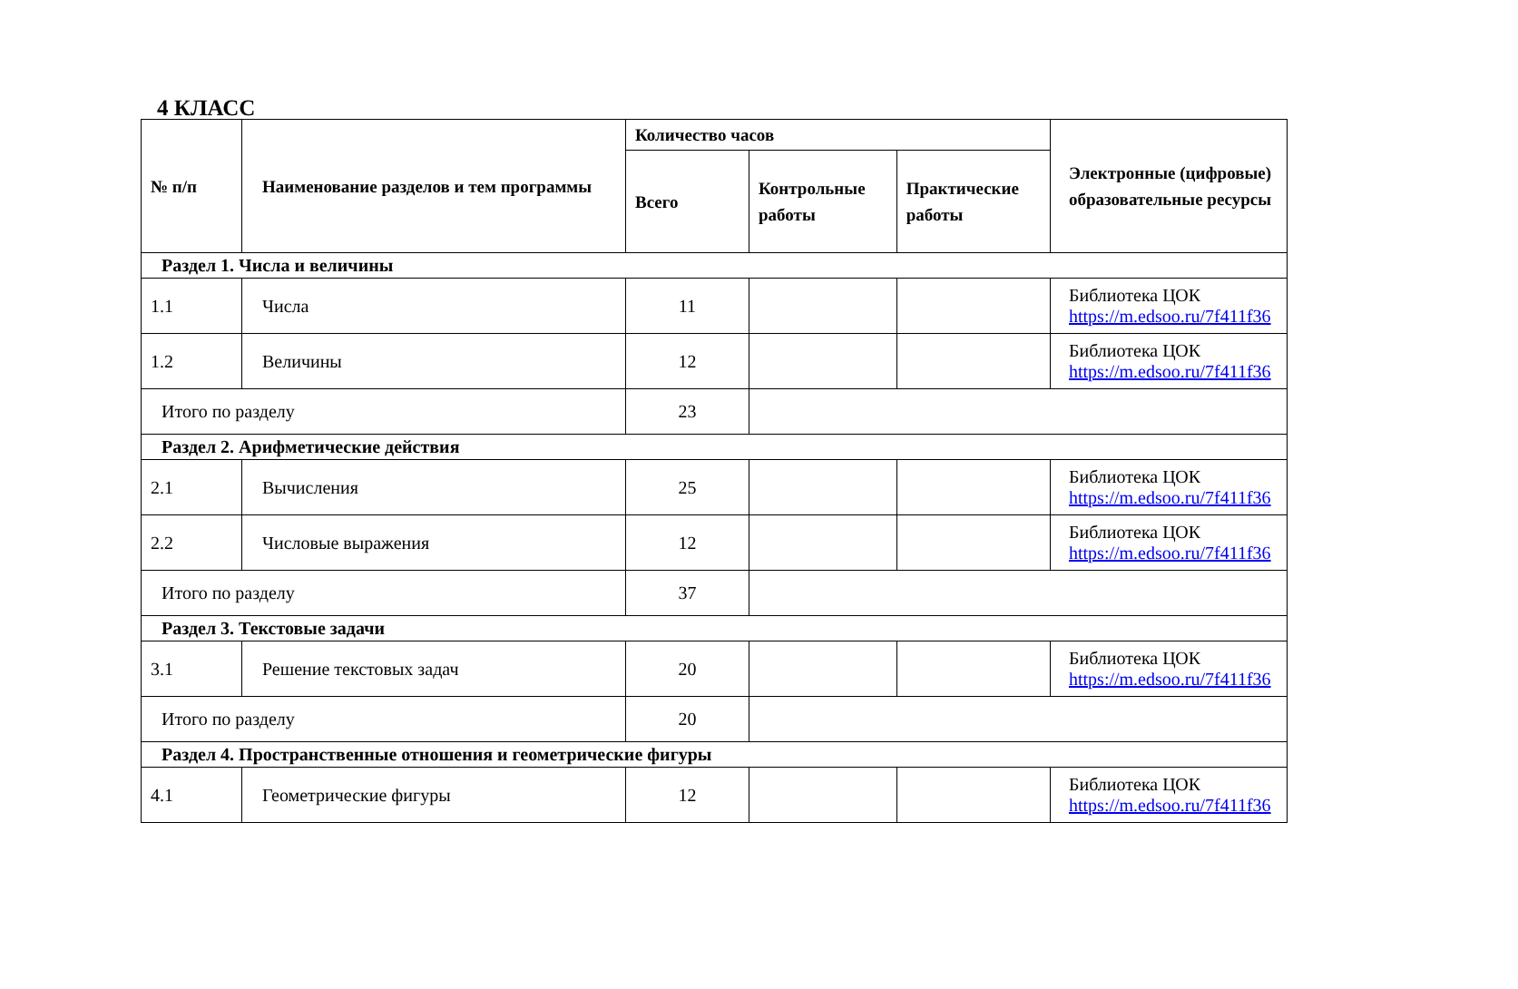4 КЛАСС
| № п/п | Наименование разделов и тем программы | Количество часов | | | Электронные (цифровые) образовательные ресурсы |
| --- | --- | --- | --- | --- | --- |
| | | Всего | Контрольные работы | Практические работы | |
| Раздел 1. Числа и величины | | | | | |
| 1.1 | Числа | 11 | | | Библиотека ЦОК https://m.edsoo.ru/7f411f36 |
| 1.2 | Величины | 12 | | | Библиотека ЦОК https://m.edsoo.ru/7f411f36 |
| Итого по разделу | | 23 | | | |
| Раздел 2. Арифметические действия | | | | | |
| 2.1 | Вычисления | 25 | | | Библиотека ЦОК https://m.edsoo.ru/7f411f36 |
| 2.2 | Числовые выражения | 12 | | | Библиотека ЦОК https://m.edsoo.ru/7f411f36 |
| Итого по разделу | | 37 | | | |
| Раздел 3. Текстовые задачи | | | | | |
| 3.1 | Решение текстовых задач | 20 | | | Библиотека ЦОК https://m.edsoo.ru/7f411f36 |
| Итого по разделу | | 20 | | | |
| Раздел 4. Пространственные отношения и геометрические фигуры | | | | | |
| 4.1 | Геометрические фигуры | 12 | | | Библиотека ЦОК https://m.edsoo.ru/7f411f36 |